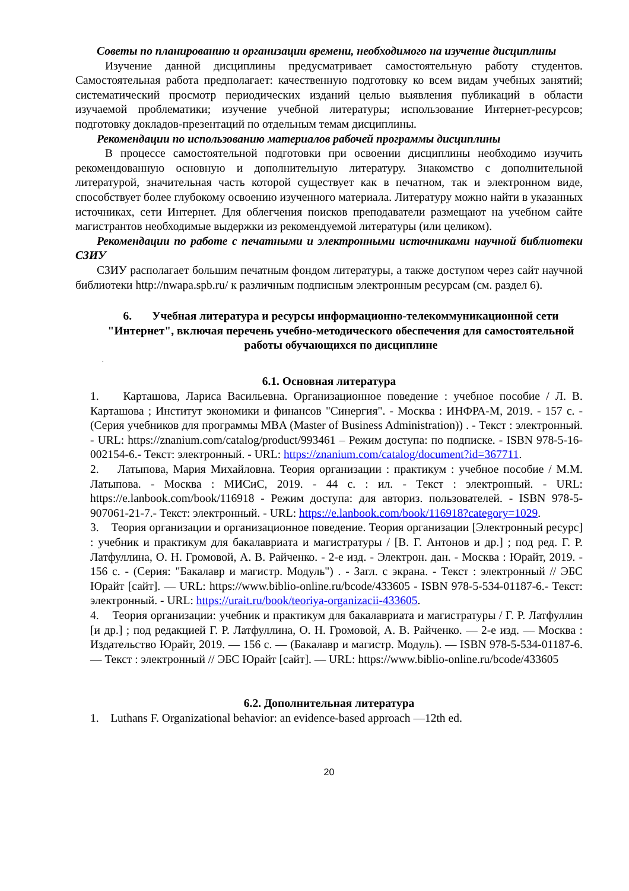Советы по планированию и организации времени, необходимого на изучение дисциплины
Изучение данной дисциплины предусматривает самостоятельную работу студентов. Самостоятельная работа предполагает: качественную подготовку ко всем видам учебных занятий; систематический просмотр периодических изданий целью выявления публикаций в области изучаемой проблематики; изучение учебной литературы; использование Интернет-ресурсов; подготовку докладов-презентаций по отдельным темам дисциплины.
Рекомендации по использованию материалов рабочей программы дисциплины
В процессе самостоятельной подготовки при освоении дисциплины необходимо изучить рекомендованную основную и дополнительную литературу. Знакомство с дополнительной литературой, значительная часть которой существует как в печатном, так и электронном виде, способствует более глубокому освоению изученного материала. Литературу можно найти в указанных источниках, сети Интернет. Для облегчения поисков преподаватели размещают на учебном сайте магистрантов необходимые выдержки из рекомендуемой литературы (или целиком).
Рекомендации по работе с печатными и электронными источниками научной библиотеки СЗИУ
СЗИУ располагает большим печатным фондом литературы, а также доступом через сайт научной библиотеки http://nwapa.spb.ru/ к различным подписным электронным ресурсам (см. раздел 6).
6. Учебная литература и ресурсы информационно-телекоммуникационной сети "Интернет", включая перечень учебно-методического обеспечения для самостоятельной работы обучающихся по дисциплине
.
6.1. Основная литература
1. Карташова, Лариса Васильевна. Организационное поведение : учебное пособие / Л. В. Карташова ; Институт экономики и финансов "Синергия". - Москва : ИНФРА-М, 2019. - 157 с. - (Серия учебников для программы MBA (Master of Business Administration)) . - Текст : электронный. - URL: https://znanium.com/catalog/product/993461 – Режим доступа: по подписке. - ISBN 978-5-16-002154-6.- Текст: электронный. - URL: https://znanium.com/catalog/document?id=367711.
2. Латыпова, Мария Михайловна. Теория организации : практикум : учебное пособие / М.М. Латыпова. - Москва : МИСиС, 2019. - 44 с. : ил. - Текст : электронный. - URL: https://e.lanbook.com/book/116918 - Режим доступа: для авториз. пользователей. - ISBN 978-5-907061-21-7.- Текст: электронный. - URL: https://e.lanbook.com/book/116918?category=1029.
3. Теория организации и организационное поведение. Теория организации [Электронный ресурс] : учебник и практикум для бакалавриата и магистратуры / [В. Г. Антонов и др.] ; под ред. Г. Р. Латфуллина, О. Н. Громовой, А. В. Райченко. - 2-е изд. - Электрон. дан. - Москва : Юрайт, 2019. - 156 с. - (Серия: "Бакалавр и магистр. Модуль") . - Загл. с экрана. - Текст : электронный // ЭБС Юрайт [сайт]. — URL: https://www.biblio-online.ru/bcode/433605 - ISBN 978-5-534-01187-6.- Текст: электронный. - URL: https://urait.ru/book/teoriya-organizacii-433605.
4. Теория организации: учебник и практикум для бакалавриата и магистратуры / Г. Р. Латфуллин [и др.] ; под редакцией Г. Р. Латфуллина, О. Н. Громовой, А. В. Райченко. — 2-е изд. — Москва : Издательство Юрайт, 2019. — 156 с. — (Бакалавр и магистр. Модуль). — ISBN 978-5-534-01187-6. — Текст : электронный // ЭБС Юрайт [сайт]. — URL: https://www.biblio-online.ru/bcode/433605
6.2. Дополнительная литература
1. Luthans F. Organizational behavior: an evidence-based approach —12th ed.
20